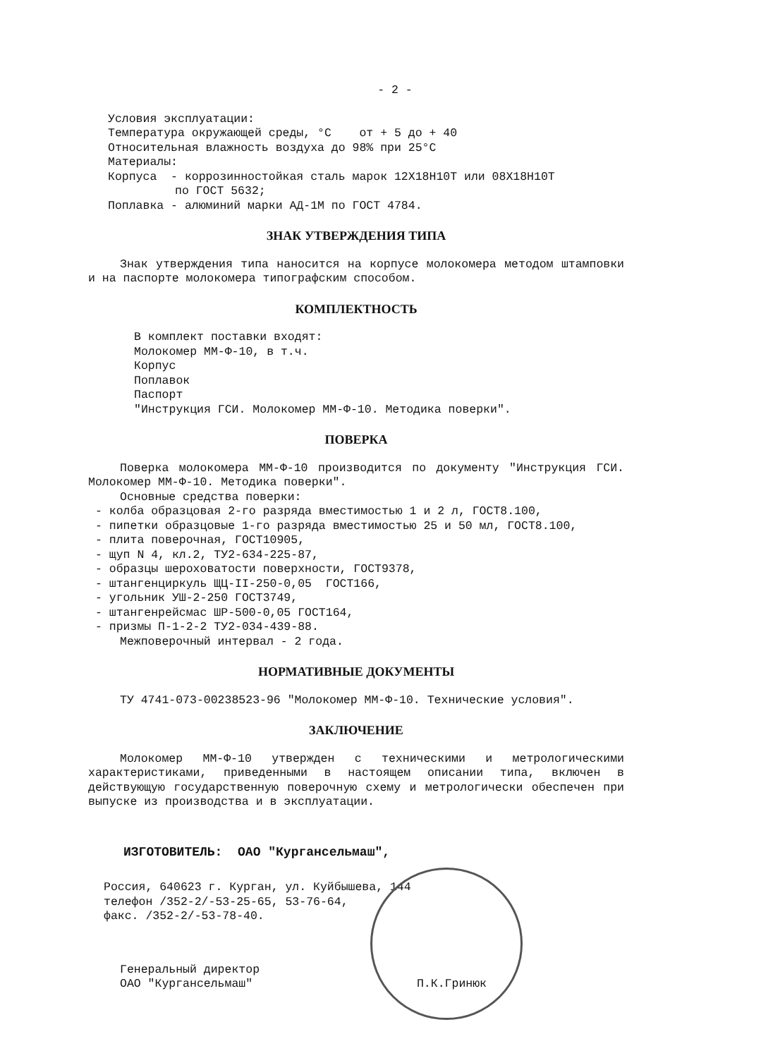- 2 -
Условия эксплуатации:
Температура окружающей среды, °С от + 5 до + 40
Относительная влажность воздуха до 98% при 25°С
Материалы:
Корпуса - коррозинностойкая сталь марок 12Х18Н10Т или 08Х18Н10Т
по ГОСТ 5632;
Поплавка - алюминий марки АД-1М по ГОСТ 4784.
ЗНАК УТВЕРЖДЕНИЯ ТИПА
Знак утверждения типа наносится на корпусе молокомера методом штамповки и на паспорте молокомера типографским способом.
КОМПЛЕКТНОСТЬ
В комплект поставки входят:
Молокомер ММ-Ф-10, в т.ч.
Корпус
Поплавок
Паспорт
"Инструкция ГСИ. Молокомер ММ-Ф-10. Методика поверки".
ПОВЕРКА
Поверка молокомера ММ-Ф-10 производится по документу "Инструкция ГСИ. Молокомер ММ-Ф-10. Методика поверки".
Основные средства поверки:
- колба образцовая 2-го разряда вместимостью 1 и 2 л, ГОСТ8.100,
- пипетки образцовые 1-го разряда вместимостью 25 и 50 мл, ГОСТ8.100,
- плита поверочная, ГОСТ10905,
- щуп N 4, кл.2, ТУ2-634-225-87,
- образцы шероховатости поверхности, ГОСТ9378,
- штангенциркуль ЩЦ-II-250-0,05 ГОСТ166,
- угольник УШ-2-250 ГОСТ3749,
- штангенрейсмас ШР-500-0,05 ГОСТ164,
- призмы П-1-2-2 ТУ2-034-439-88.
Межповерочный интервал - 2 года.
НОРМАТИВНЫЕ ДОКУМЕНТЫ
ТУ 4741-073-00238523-96 "Молокомер ММ-Ф-10. Технические условия".
ЗАКЛЮЧЕНИЕ
Молокомер ММ-Ф-10 утвержден с техническими и метрологическими характеристиками, приведенными в настоящем описании типа, включен в действующую государственную поверочную схему и метрологически обеспечен при выпуске из производства и в эксплуатации.
ИЗГОТОВИТЕЛЬ: ОАО "Кургансельмаш",
Россия, 640623 г. Курган, ул. Куйбышева, 144
телефон /352-2/-53-25-65, 53-76-64,
факс. /352-2/-53-78-40.
Генеральный директор
ОАО "Кургансельмаш"
П.К.Гринюк